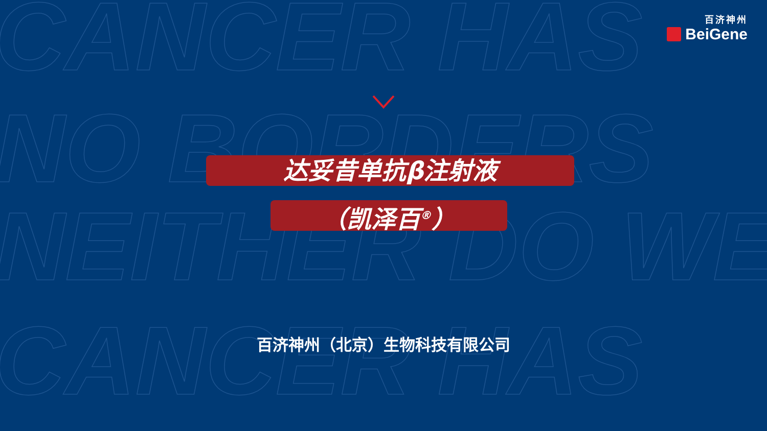CANCER HAS
NO BORDERS
NEITHER DO WE
CANCER HAS
百济神州
BeiGene
达妥昔单抗β注射液
（凯泽百<sup>®</sup>）
百济神州（北京）生物科技有限公司